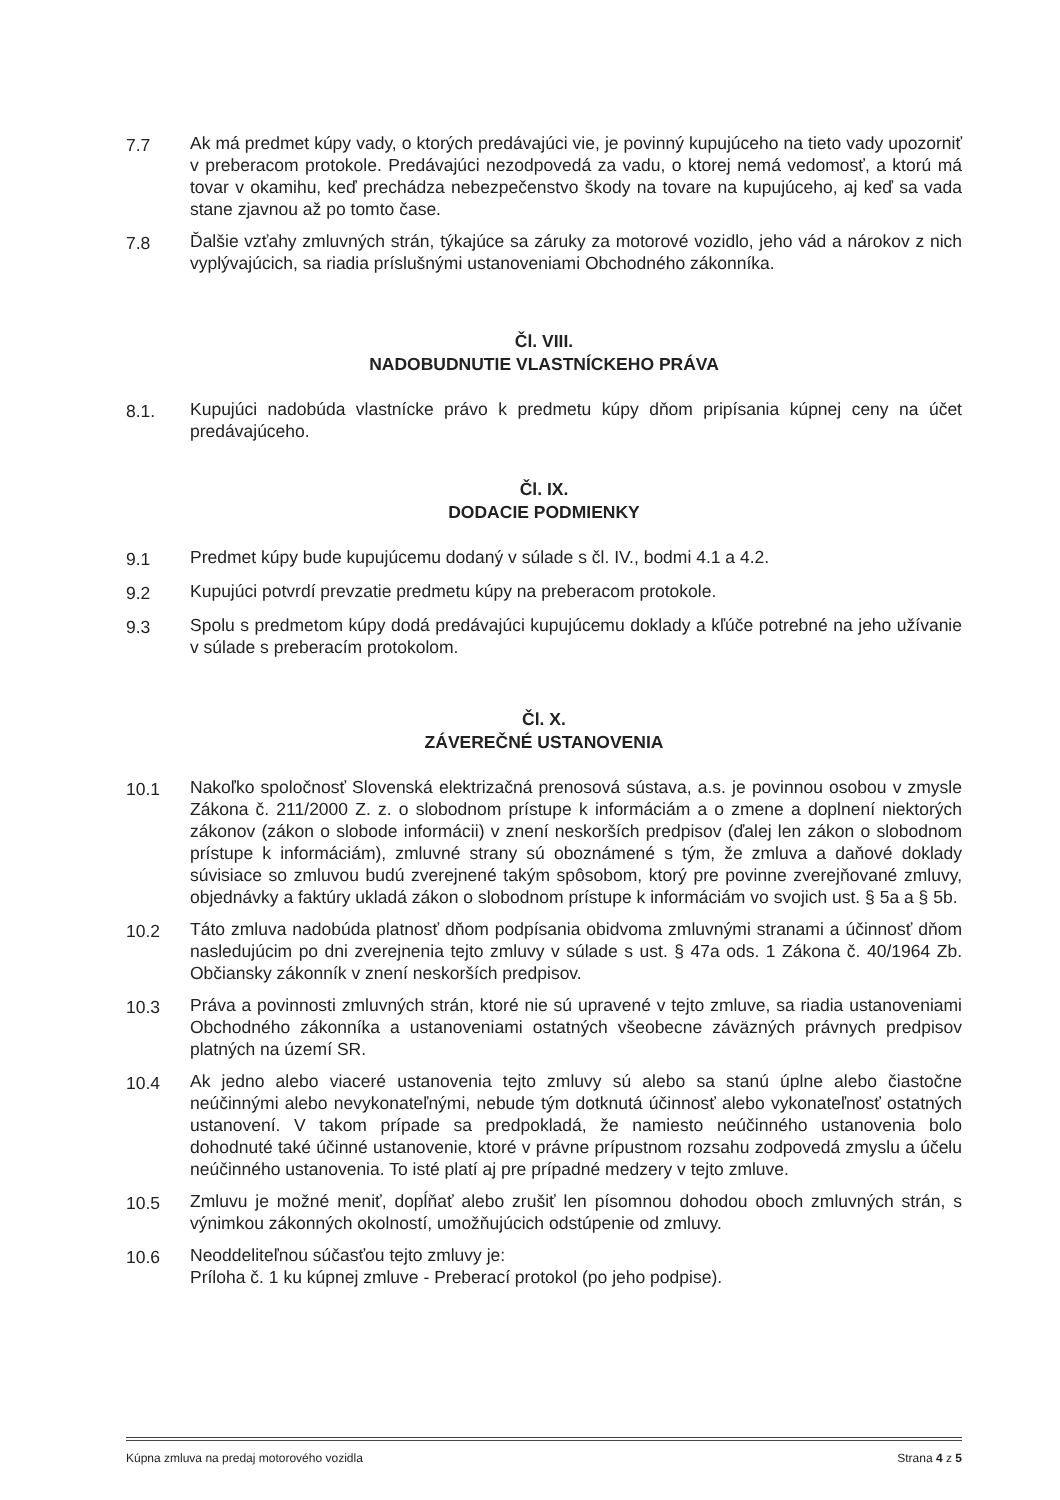7.7 Ak má predmet kúpy vady, o ktorých predávajúci vie, je povinný kupujúceho na tieto vady upozorniť v preberacom protokole. Predávajúci nezodpovedá za vadu, o ktorej nemá vedomosť, a ktorú má tovar v okamihu, keď prechádza nebezpečenstvo škody na tovare na kupujúceho, aj keď sa vada stane zjavnou až po tomto čase.
7.8 Ďalšie vzťahy zmluvných strán, týkajúce sa záruky za motorové vozidlo, jeho vád a nárokov z nich vyplývajúcich, sa riadia príslušnými ustanoveniami Obchodného zákonníka.
Čl. VIII.
NADOBUDNUTIE VLASTNÍCKEHO PRÁVA
8.1. Kupujúci nadobúda vlastnícke právo k predmetu kúpy dňom pripísania kúpnej ceny na účet predávajúceho.
Čl. IX.
DODACIE PODMIENKY
9.1 Predmet kúpy bude kupujúcemu dodaný v súlade s čl. IV., bodmi 4.1 a 4.2.
9.2 Kupujúci potvrdí prevzatie predmetu kúpy na preberacom protokole.
9.3 Spolu s predmetom kúpy dodá predávajúci kupujúcemu doklady a kľúče potrebné na jeho užívanie v súlade s preberacím protokolom.
Čl. X.
ZÁVEREČNÉ USTANOVENIA
10.1 Nakoľko spoločnosť Slovenská elektrizačná prenosová sústava, a.s. je povinnou osobou v zmysle Zákona č. 211/2000 Z. z. o slobodnom prístupe k informáciám a o zmene a doplnení niektorých zákonov (zákon o slobode informácii) v znení neskorších predpisov (ďalej len zákon o slobodnom prístupe k informáciám), zmluvné strany sú oboznámené s tým, že zmluva a daňové doklady súvisiace so zmluvou budú zverejnené takým spôsobom, ktorý pre povinne zverejňované zmluvy, objednávky a faktúry ukladá zákon o slobodnom prístupe k informáciám vo svojich ust. § 5a a § 5b.
10.2 Táto zmluva nadobúda platnosť dňom podpísania obidvoma zmluvnými stranami a účinnosť dňom nasledujúcim po dni zverejnenia tejto zmluvy v súlade s ust. § 47a ods. 1 Zákona č. 40/1964 Zb. Občiansky zákonník v znení neskorších predpisov.
10.3 Práva a povinnosti zmluvných strán, ktoré nie sú upravené v tejto zmluve, sa riadia ustanoveniami Obchodného zákonníka a ustanoveniami ostatných všeobecne záväzných právnych predpisov platných na území SR.
10.4 Ak jedno alebo viaceré ustanovenia tejto zmluvy sú alebo sa stanú úplne alebo čiastočne neúčinnými alebo nevykonateľnými, nebude tým dotknutá účinnosť alebo vykonateľnosť ostatných ustanovení. V takom prípade sa predpokladá, že namiesto neúčinného ustanovenia bolo dohodnuté také účinné ustanovenie, ktoré v právne prípustnom rozsahu zodpovedá zmyslu a účelu neúčinného ustanovenia. To isté platí aj pre prípadné medzery v tejto zmluve.
10.5 Zmluvu je možné meniť, dopĺňať alebo zrušiť len písomnou dohodou oboch zmluvných strán, s výnimkou zákonných okolností, umožňujúcich odstúpenie od zmluvy.
10.6 Neoddeliteľnou súčasťou tejto zmluvy je:
Príloha č. 1 ku kúpnej zmluve - Preberací protokol (po jeho podpise).
Kúpna zmluva na predaj motorového vozidla Strana 4 z 5